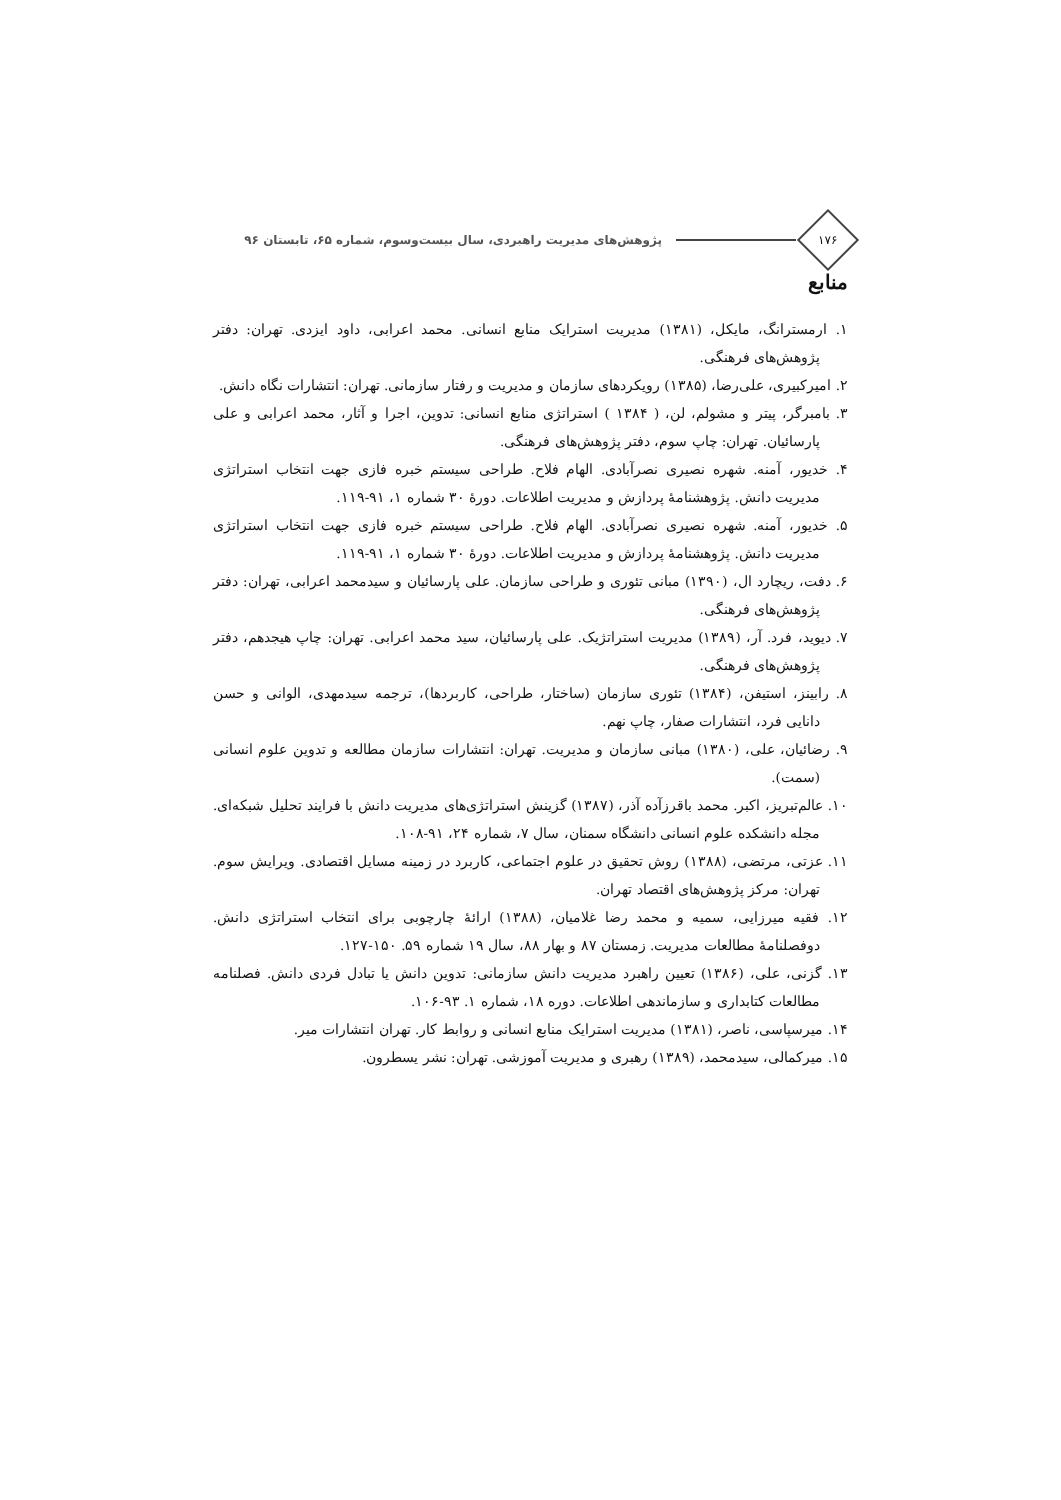۱۷۶
پژوهش‌های مدیریت راهبردی، سال بیست‌وسوم، شماره ۶۵، تابستان ۹۶
منابع
۱. ارمسترانگ، مایکل، (۱۳۸۱) مدیریت استرایک منابع انسانی. محمد اعرابی، داود ایزدی. تهران: دفتر پژوهش‌های فرهنگی.
۲. امیرکبیری، علی‌رضا، (۱۳۸۵) رویکردهای سازمان و مدیریت و رفتار سازمانی. تهران: انتشارات نگاه دانش.
۳. بامبرگر، پیتر و مشولم، لن، ( ۱۳۸۴ ) استراتژی منابع انسانی: تدوین، اجرا و آثار، محمد اعرابی و علی پارسائیان. تهران: چاپ سوم، دفتر پژوهش‌های فرهنگی.
۴. خدیور، آمنه. شهره نصیری نصرآبادی. الهام فلاح. طراحی سیستم خبره فازی جهت انتخاب استراتژی مدیریت دانش. پژوهشنامهٔ پردازش و مدیریت اطلاعات. دورهٔ ۳۰ شماره ۱، ۹۱-۱۱۹.
۵. خدیور، آمنه. شهره نصیری نصرآبادی. الهام فلاح. طراحی سیستم خبره فازی جهت انتخاب استراتژی مدیریت دانش. پژوهشنامهٔ پردازش و مدیریت اطلاعات. دورهٔ ۳۰ شماره ۱، ۹۱-۱۱۹.
۶. دفت، ریچارد ال، (۱۳۹۰) مبانی تئوری و طراحی سازمان. علی پارسائیان و سیدمحمد اعرابی، تهران: دفتر پژوهش‌های فرهنگی.
۷. دیوید، فرد. آر، (۱۳۸۹) مدیریت استراتژیک. علی پارسائیان، سید محمد اعرابی. تهران: چاپ هیجدهم، دفتر پژوهش‌های فرهنگی.
۸. رابینز، استیفن، (۱۳۸۴) تئوری سازمان (ساختار، طراحی، کاربردها)، ترجمه سیدمهدی، الوانی و حسن دانایی فرد، انتشارات صفار، چاپ نهم.
۹. رضائیان، علی، (۱۳۸۰) مبانی سازمان و مدیریت. تهران: انتشارات سازمان مطالعه و تدوین علوم انسانی (سمت).
۱۰. عالم‌تبریز، اکبر. محمد باقرزآده آذر، (۱۳۸۷) گزینش استراتژی‌های مدیریت دانش با فرایند تحلیل شبکه‌ای. مجله دانشکده علوم انسانی دانشگاه سمنان، سال ۷، شماره ۲۴، ۹۱-۱۰۸.
۱۱. عزتی، مرتضی، (۱۳۸۸) روش تحقیق در علوم اجتماعی، کاربرد در زمینه مسایل اقتصادی. ویرایش سوم. تهران: مرکز پژوهش‌های اقتصاد تهران.
۱۲. فقیه میرزایی، سمیه و محمد رضا غلامیان، (۱۳۸۸) ارائهٔ چارچوبی برای انتخاب استراتژی دانش. دوفصلنامهٔ مطالعات مدیریت. زمستان ۸۷ و بهار ۸۸، سال ۱۹ شماره ۵۹. ۱۵۰-۱۲۷.
۱۳. گزنی، علی، (۱۳۸۶) تعیین راهبرد مدیریت دانش سازمانی: تدوین دانش یا تبادل فردی دانش. فصلنامه مطالعات کتابداری و سازماندهی اطلاعات. دوره ۱۸، شماره ۱. ۹۳-۱۰۶.
۱۴. میرسپاسی، ناصر، (۱۳۸۱) مدیریت استرایک منابع انسانی و روابط کار. تهران انتشارات میر.
۱۵. میرکمالی، سیدمحمد، (۱۳۸۹) رهبری و مدیریت آموزشی. تهران: نشر یسطرون.